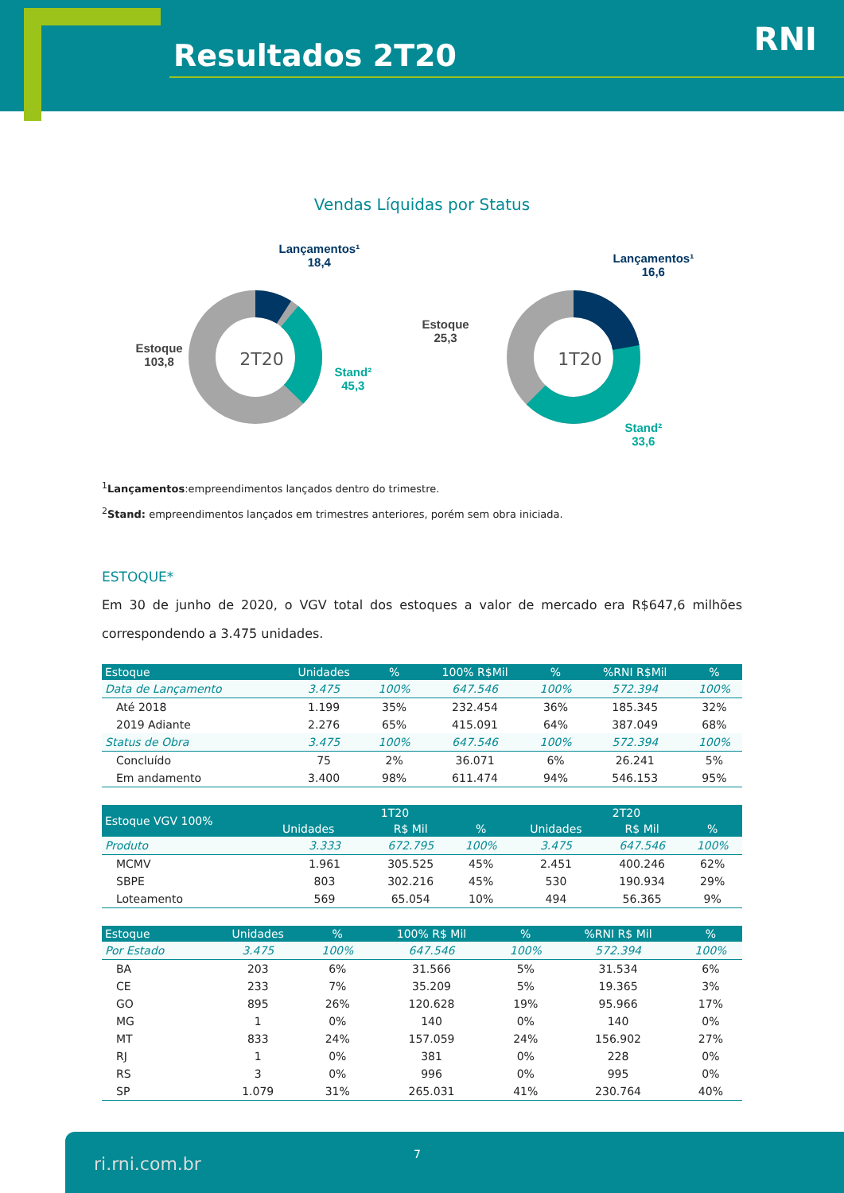Resultados 2T20 RNI
Vendas Líquidas por Status
2T20
Lançamentos¹
18,4
Stand²
45,3
Estoque
103,8
1T20
Lançamentos¹
16,6
Stand²
33,6
Estoque
25,3
<sup>1</sup> Lançamentos:empreendimentos lançados dentro do trimestre.
<sup>2</sup> Stand: empreendimentos lançados em trimestres anteriores, porém sem obra iniciada.
ESTOQUE*
Em 30 de junho de 2020, o VGV total dos estoques a valor de mercado era R$647,6 milhões correspondendo a 3.475 unidades.
| Estoque | Unidades | % | 100% R$Mil | % | %RNI R$Mil | % |
| --- | --- | --- | --- | --- | --- | --- |
| Data de Lançamento | 3.475 | 100% | 647.546 | 100% | 572.394 | 100% |
| Até 2018 | 1.199 | 35% | 232.454 | 36% | 185.345 | 32% |
| 2019 Adiante | 2.276 | 65% | 415.091 | 64% | 387.049 | 68% |
| Status de Obra | 3.475 | 100% | 647.546 | 100% | 572.394 | 100% |
| Concluído | 75 | 2% | 36.071 | 6% | 26.241 | 5% |
| Em andamento | 3.400 | 98% | 611.474 | 94% | 546.153 | 95% |
| Estoque VGV 100% | 1T20 | | | 2T20 | | |
| --- | --- | --- | --- | --- | --- | --- |
| | Unidades | R$ Mil | % | Unidades | R$ Mil | % |
| Produto | 3.333 | 672.795 | 100% | 3.475 | 647.546 | 100% |
| MCMV | 1.961 | 305.525 | 45% | 2.451 | 400.246 | 62% |
| SBPE | 803 | 302.216 | 45% | 530 | 190.934 | 29% |
| Loteamento | 569 | 65.054 | 10% | 494 | 56.365 | 9% |
| Estoque | Unidades | % | 100% R$ Mil | % | %RNI R$ Mil | % |
| --- | --- | --- | --- | --- | --- | --- |
| Por Estado | 3.475 | 100% | 647.546 | 100% | 572.394 | 100% |
| BA | 203 | 6% | 31.566 | 5% | 31.534 | 6% |
| CE | 233 | 7% | 35.209 | 5% | 19.365 | 3% |
| GO | 895 | 26% | 120.628 | 19% | 95.966 | 17% |
| MG | 1 | 0% | 140 | 0% | 140 | 0% |
| MT | 833 | 24% | 157.059 | 24% | 156.902 | 27% |
| RJ | 1 | 0% | 381 | 0% | 228 | 0% |
| RS | 3 | 0% | 996 | 0% | 995 | 0% |
| SP | 1.079 | 31% | 265.031 | 41% | 230.764 | 40% |
ri.rni.com.br 7